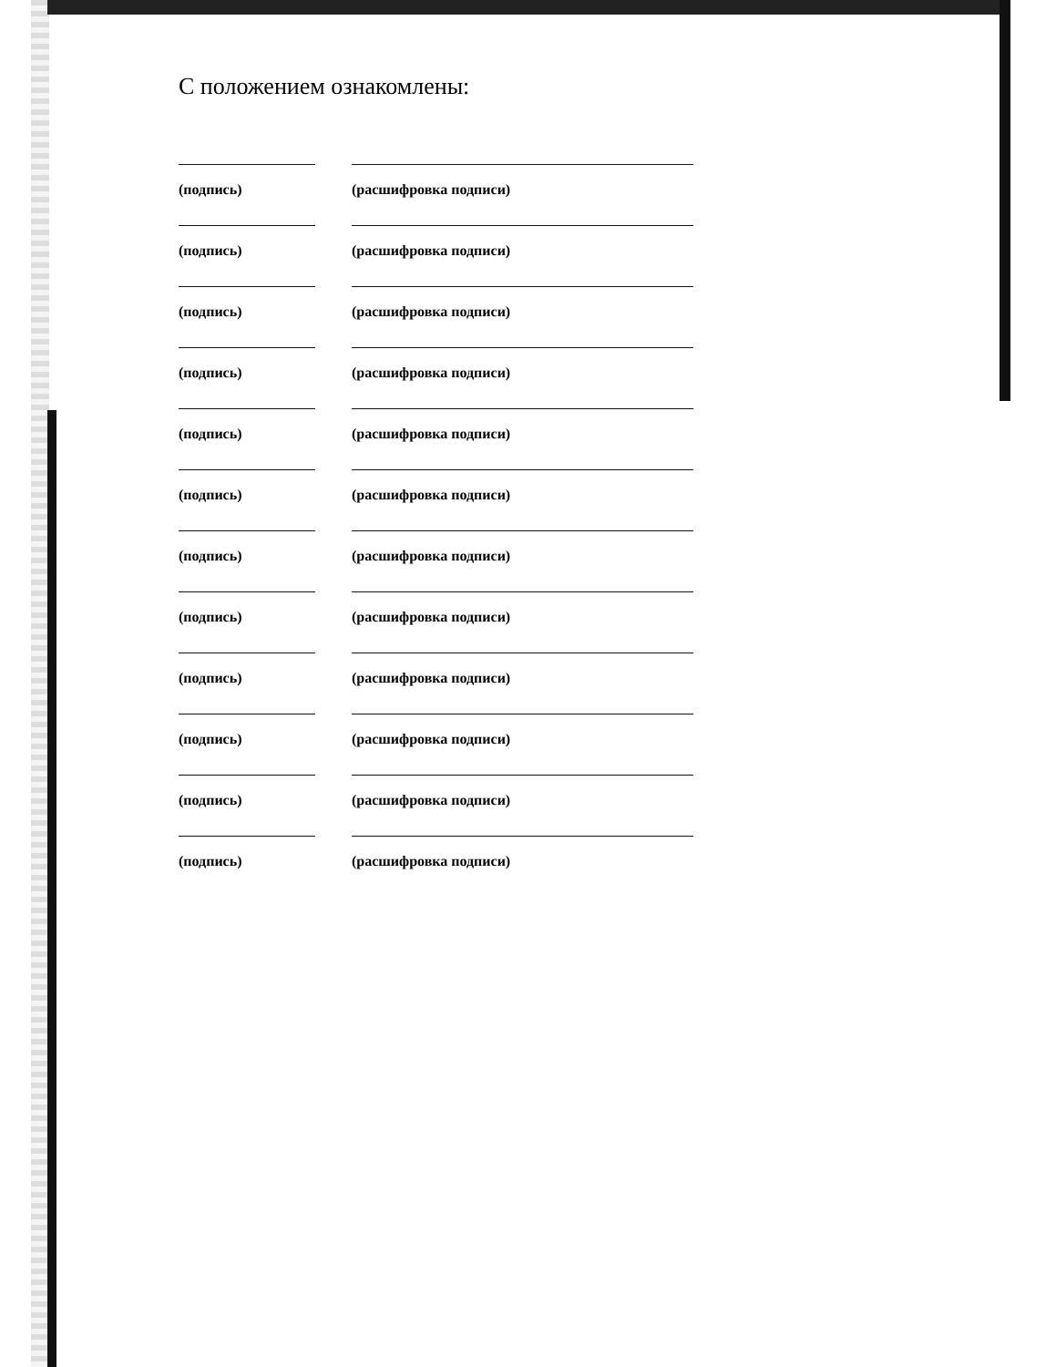С положением ознакомлены:
(подпись) (расшифровка подписи)
(подпись) (расшифровка подписи)
(подпись) (расшифровка подписи)
(подпись) (расшифровка подписи)
(подпись) (расшифровка подписи)
(подпись) (расшифровка подписи)
(подпись) (расшифровка подписи)
(подпись) (расшифровка подписи)
(подпись) (расшифровка подписи)
(подпись) (расшифровка подписи)
(подпись) (расшифровка подписи)
(подпись) (расшифровка подписи)